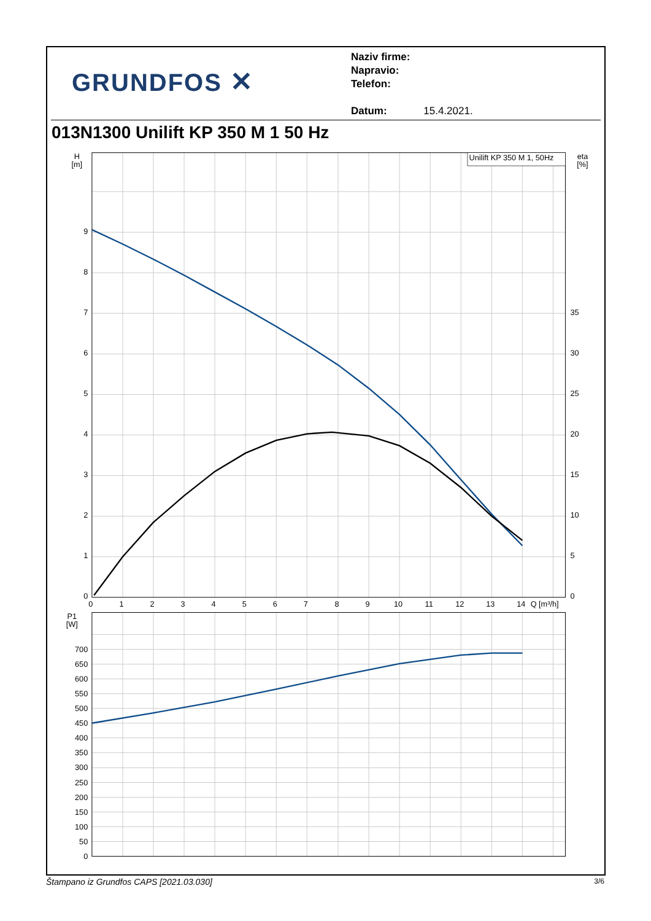GRUNDFOS ✕
Naziv firme:
Napravio:
Telefon:
Datum: 15.4.2021.
013N1300 Unilift KP 350 M 1 50 Hz
Unilift KP 350 M 1, 50Hz
H
[m]
eta
[%]
P1
[W]
0
1
2
3
4
5
6
7
8
9
0
50
100
150
200
250
300
350
400
450
500
550
600
650
700
0
5
10
15
20
25
30
35
0
1
2
3
4
5
6
7
8
9
10
11
12
13
14
Q [m³/h]
Štampano iz Grundfos CAPS [2021.03.030] 3/6